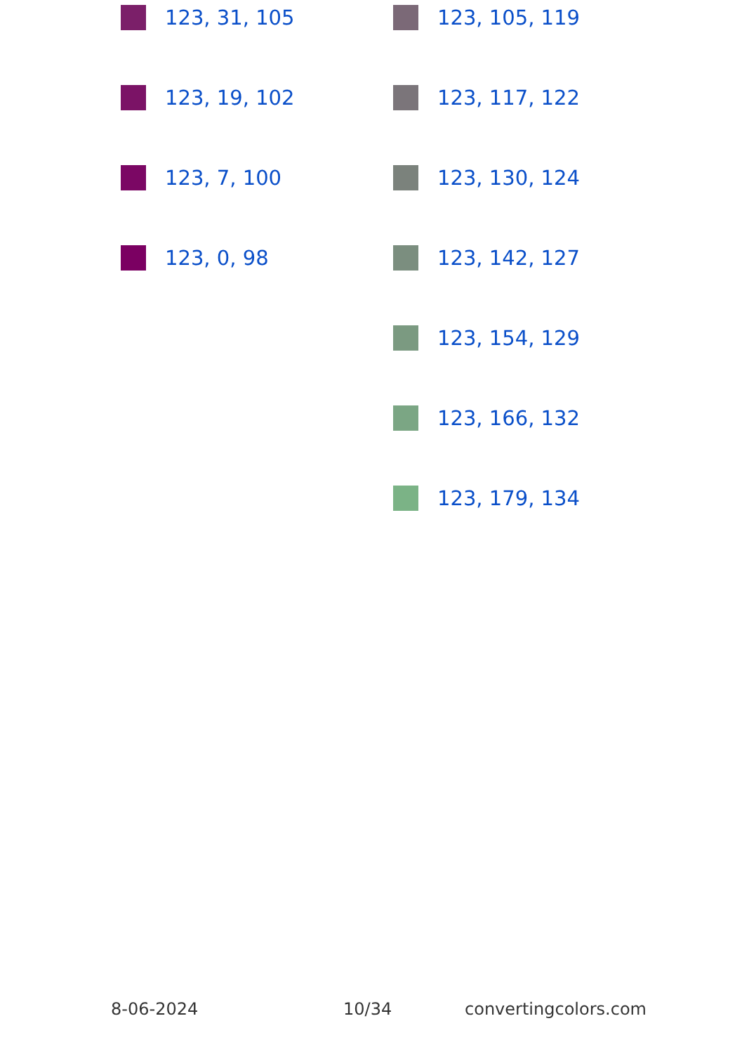123, 31, 105
123, 19, 102
123, 7, 100
123, 0, 98
123, 105, 119
123, 117, 122
123, 130, 124
123, 142, 127
123, 154, 129
123, 166, 132
123, 179, 134
8-06-2024 10/34 convertingcolors.com